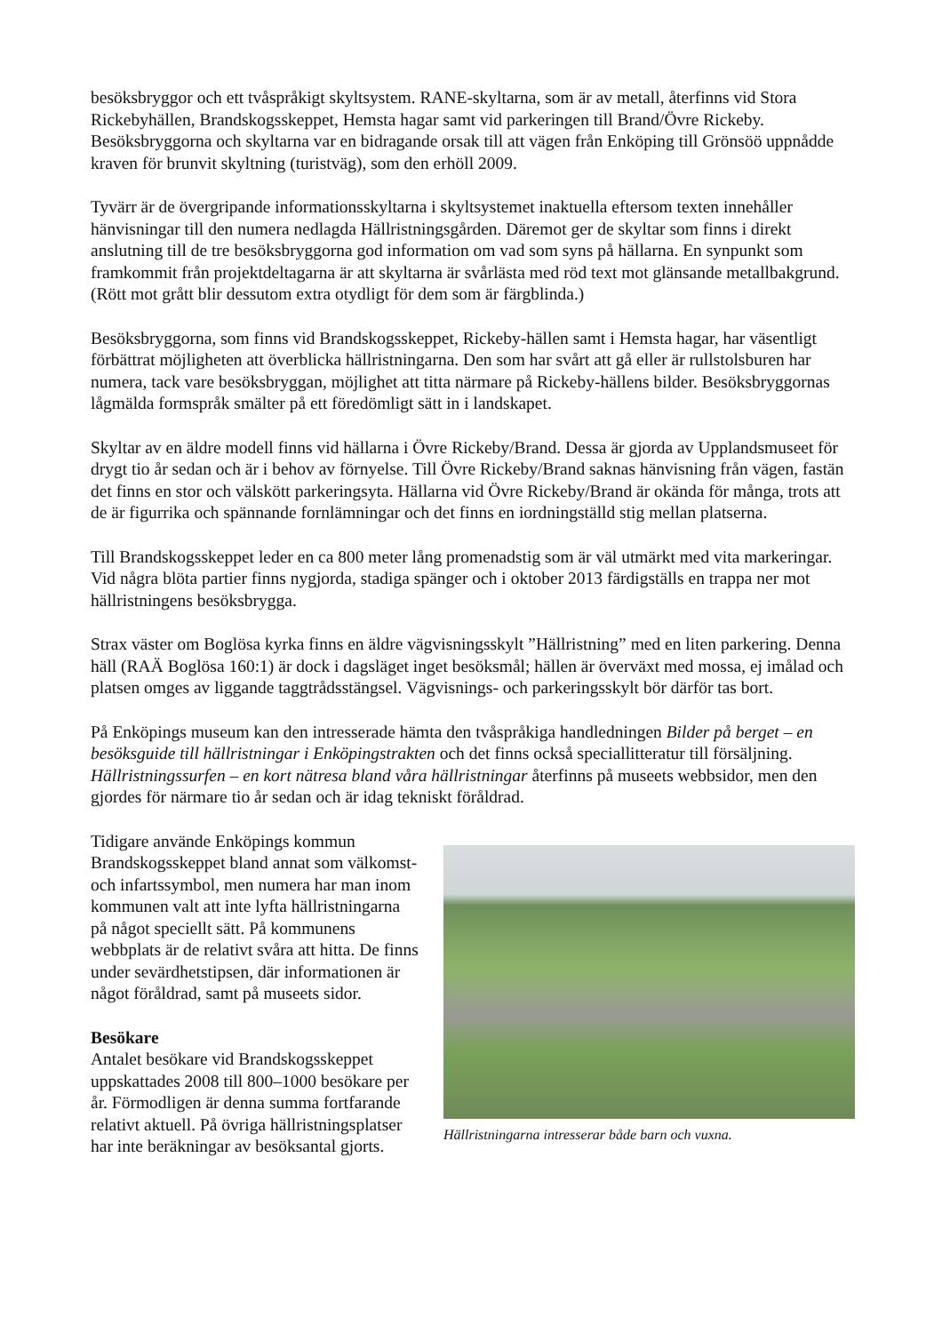besöksbryggor och ett tvåspråkigt skyltsystem. RANE-skyltarna, som är av metall, återfinns vid Stora Rickebyhällen, Brandskogsskeppet, Hemsta hagar samt vid parkeringen till Brand/Övre Rickeby. Besöksbryggorna och skyltarna var en bidragande orsak till att vägen från Enköping till Grönsöö uppnådde kraven för brunvit skyltning (turistväg), som den erhöll 2009.
Tyvärr är de övergripande informationsskyltarna i skyltsystemet inaktuella eftersom texten innehåller hänvisningar till den numera nedlagda Hällristningsgården. Däremot ger de skyltar som finns i direkt anslutning till de tre besöksbryggorna god information om vad som syns på hällarna. En synpunkt som framkommit från projektdeltagarna är att skyltarna är svårlästa med röd text mot glänsande metallbakgrund. (Rött mot grått blir dessutom extra otydligt för dem som är färgblinda.)
Besöksbryggorna, som finns vid Brandskogsskeppet, Rickeby-hällen samt i Hemsta hagar, har väsentligt förbättrat möjligheten att överblicka hällristningarna. Den som har svårt att gå eller är rullstolsburen har numera, tack vare besöksbryggan, möjlighet att titta närmare på Rickeby-hällens bilder. Besöksbryggornas lågmälda formspråk smälter på ett föredömligt sätt in i landskapet.
Skyltar av en äldre modell finns vid hällarna i Övre Rickeby/Brand. Dessa är gjorda av Upplandsmuseet för drygt tio år sedan och är i behov av förnyelse. Till Övre Rickeby/Brand saknas hänvisning från vägen, fastän det finns en stor och välskött parkeringsyta. Hällarna vid Övre Rickeby/Brand är okända för många, trots att de är figurrika och spännande fornlämningar och det finns en iordningställd stig mellan platserna.
Till Brandskogsskeppet leder en ca 800 meter lång promenadstig som är väl utmärkt med vita markeringar. Vid några blöta partier finns nygjorda, stadiga spänger och i oktober 2013 färdigställs en trappa ner mot hällristningens besöksbrygga.
Strax väster om Boglösa kyrka finns en äldre vägvisningsskylt ”Hällristning” med en liten parkering. Denna häll (RAÄ Boglösa 160:1) är dock i dagsläget inget besöksmål; hällen är överväxt med mossa, ej imålad och platsen omges av liggande taggtrådsstängsel. Vägvisnings- och parkeringsskylt bör därför tas bort.
På Enköpings museum kan den intresserade hämta den tvåspråkiga handledningen Bilder på berget – en besöksguide till hällristningar i Enköpingstrakten och det finns också speciallitteratur till försäljning. Hällristningssurfen – en kort nätresa bland våra hällristningar återfinns på museets webbsidor, men den gjordes för närmare tio år sedan och är idag tekniskt föråldrad.
Hällristningarna intresserar både barn och vuxna.
Tidigare använde Enköpings kommun Brandskogsskeppet bland annat som välkomst- och infartssymbol, men numera har man inom kommunen valt att inte lyfta hällristningarna på något speciellt sätt. På kommunens webbplats är de relativt svåra att hitta. De finns under sevärdhetstipsen, där informationen är något föråldrad, samt på museets sidor.
Besökare
Antalet besökare vid Brandskogsskeppet uppskattades 2008 till 800–1000 besökare per år. Förmodligen är denna summa fortfarande relativt aktuell. På övriga hällristningsplatser har inte beräkningar av besöksantal gjorts.